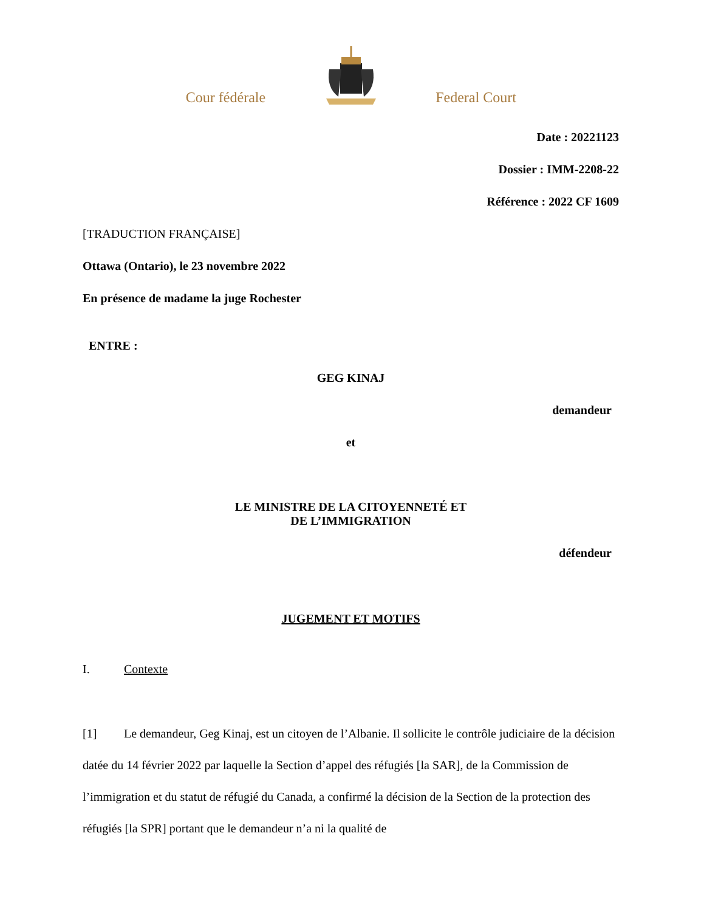Cour fédérale Federal Court
Date : 20221123
Dossier : IMM-2208-22
Référence : 2022 CF 1609
[TRADUCTION FRANÇAISE]
Ottawa (Ontario), le 23 novembre 2022
En présence de madame la juge Rochester
ENTRE :
GEG KINAJ
demandeur
et
LE MINISTRE DE LA CITOYENNETÉ ET
DE L’IMMIGRATION
défendeur
JUGEMENT ET MOTIFS
I. Contexte
[1] Le demandeur, Geg Kinaj, est un citoyen de l’Albanie. Il sollicite le contrôle judiciaire de la décision datée du 14 février 2022 par laquelle la Section d’appel des réfugiés [la SAR], de la Commission de l’immigration et du statut de réfugié du Canada, a confirmé la décision de la Section de la protection des réfugiés [la SPR] portant que le demandeur n’a ni la qualité de